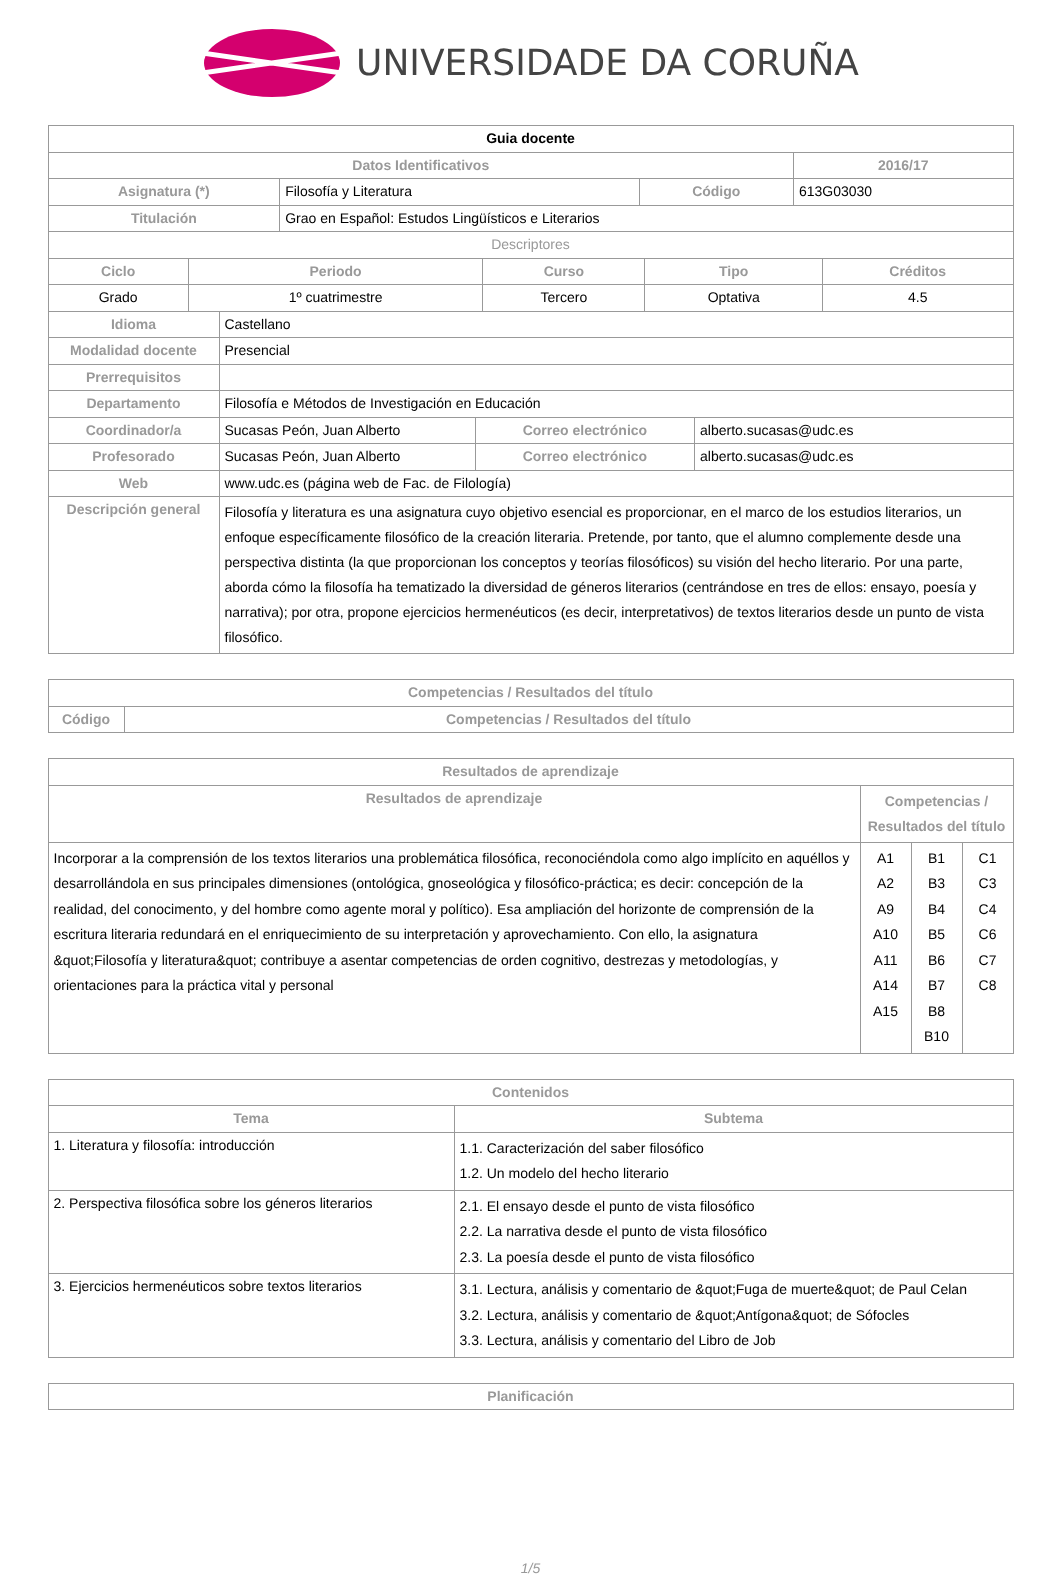UNIVERSIDADE DA CORUÑA
| Guia docente | | | |
| Datos Identificativos | | | 2016/17 |
| Asignatura (*) | Filosofía y Literatura | Código | 613G03030 |
| Titulación | Grao en Español: Estudos Lingüísticos e Literarios | | |
| Descriptores | | | |
| Ciclo | Periodo | Curso | Tipo | Créditos |
| --- | --- | --- | --- | --- |
| Grado | 1º cuatrimestre | Tercero | Optativa | 4.5 |
| Idioma | Castellano | | |
| Modalidad docente | Presencial | | |
| Prerrequisitos | | | |
| Departamento | Filosofía e Métodos de Investigación en Educación | | |
| Coordinador/a | Sucasas Peón, Juan Alberto | Correo electrónico | alberto.sucasas@udc.es |
| Profesorado | Sucasas Peón, Juan Alberto | Correo electrónico | alberto.sucasas@udc.es |
| Web | www.udc.es (página web de Fac. de Filología) | | |
| Descripción general | Filosofía y literatura es una asignatura cuyo objetivo esencial es proporcionar, en el marco de los estudios literarios, un enfoque específicamente filosófico de la creación literaria. Pretende, por tanto, que el alumno complemente desde una perspectiva distinta (la que proporcionan los conceptos y teorías filosóficos) su visión del hecho literario. Por una parte, aborda cómo la filosofía ha tematizado la diversidad de géneros literarios (centrándose en tres de ellos: ensayo, poesía y narrativa); por otra, propone ejercicios hermenéuticos (es decir, interpretativos) de textos literarios desde un punto de vista filosófico. | | |
| Competencias / Resultados del título | |
| --- | --- |
| Código | Competencias / Resultados del título |
| Resultados de aprendizaje | | | |
| --- | --- | --- | --- |
| Resultados de aprendizaje | Competencias / Resultados del título | | |
| Incorporar a la comprensión de los textos literarios una problemática filosófica, reconociéndola como algo implícito en aquéllos y desarrollándola en sus principales dimensiones (ontológica, gnoseológica y filosófico-práctica; es decir: concepción de la realidad, del conocimento, y del hombre como agente moral y político). Esa ampliación del horizonte de comprensión de la escritura literaria redundará en el enriquecimiento de su interpretación y aprovechamiento. Con ello, la asignatura &quot;Filosofía y literatura&quot; contribuye a asentar competencias de orden cognitivo, destrezas y metodologías, y orientaciones para la práctica vital y personal | A1 A2 A9 A10 A11 A14 A15 | B1 B3 B4 B5 B6 B7 B8 B10 | C1 C3 C4 C6 C7 C8 |
| Contenidos | |
| --- | --- |
| Tema | Subtema |
| 1. Literatura y filosofía: introducción | 1.1. Caracterización del saber filosófico 1.2. Un modelo del hecho literario |
| 2. Perspectiva filosófica sobre los géneros literarios | 2.1. El ensayo desde el punto de vista filosófico 2.2. La narrativa desde el punto de vista filosófico 2.3. La poesía desde el punto de vista filosófico |
| 3. Ejercicios hermenéuticos sobre textos literarios | 3.1. Lectura, análisis y comentario de &quot;Fuga de muerte&quot; de Paul Celan 3.2. Lectura, análisis y comentario de &quot;Antígona&quot; de Sófocles 3.3. Lectura, análisis y comentario del Libro de Job |
| Planificación |
| --- |
1/5